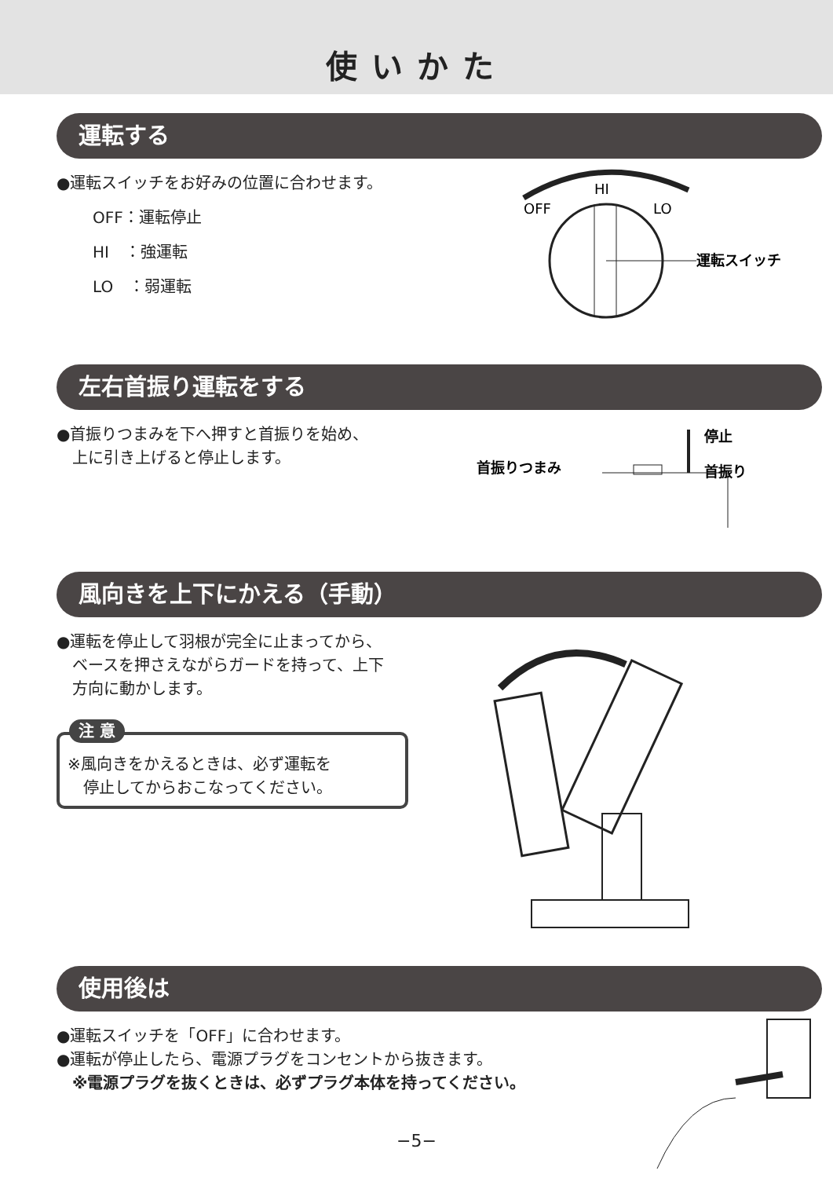使いかた
運転する
●運転スイッチをお好みの位置に合わせます。
OFF：運転停止
HI　：強運転
LO　：弱運転
HI
OFF
LO
運転スイッチ
左右首振り運転をする
●首振りつまみを下へ押すと首振りを始め、
　上に引き上げると停止します。
首振りつまみ
停止
首振り
風向きを上下にかえる（手動）
●運転を停止して羽根が完全に止まってから、
　ベースを押さえながらガードを持って、上下
　方向に動かします。
注 意
※風向きをかえるときは、必ず運転を
　停止してからおこなってください。
使用後は
●運転スイッチを「OFF」に合わせます。
●運転が停止したら、電源プラグをコンセントから抜きます。
　※電源プラグを抜くときは、必ずプラグ本体を持ってください。
−5−